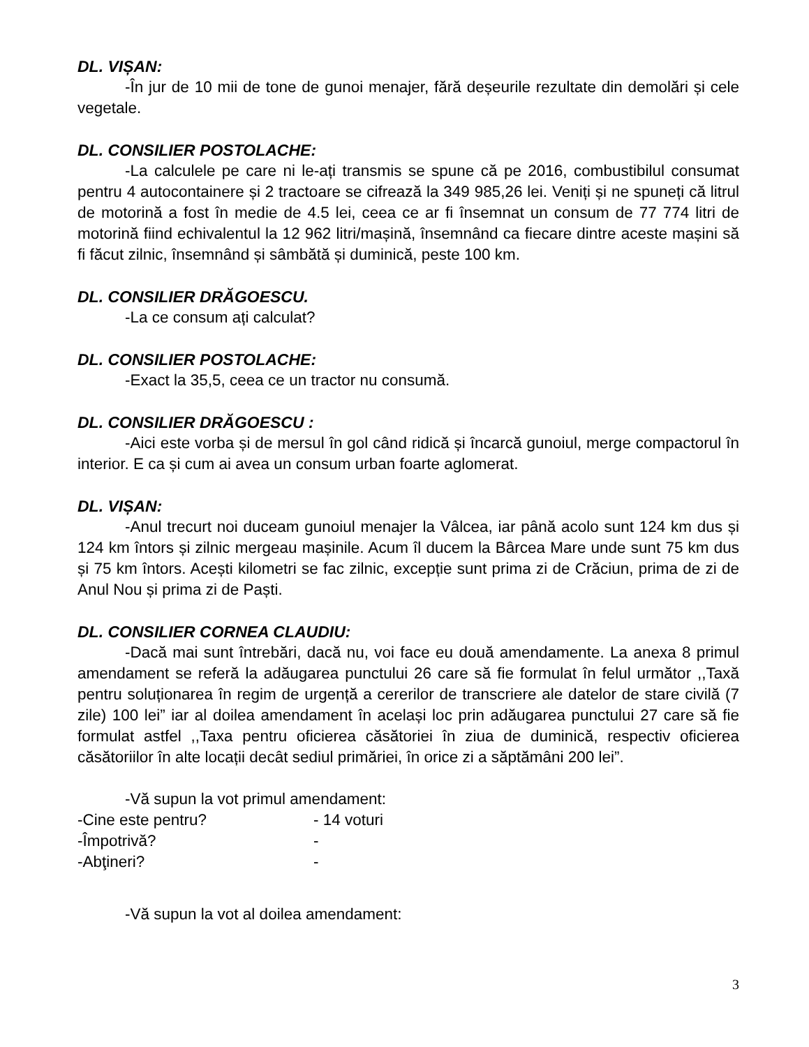DL. VIȘAN:
-În jur de 10 mii de tone de gunoi menajer, fără deșeurile rezultate din demolări și cele vegetale.
DL. CONSILIER POSTOLACHE:
-La calculele pe care ni le-ați transmis se spune că pe 2016, combustibilul consumat pentru 4 autocontainere și 2 tractoare se cifrează la 349 985,26 lei. Veniți și ne spuneți că litrul de motorină a fost în medie de 4.5 lei, ceea ce ar fi însemnat un consum de 77 774 litri de motorină fiind echivalentul la 12 962 litri/mașină, însemnând ca fiecare dintre aceste mașini să fi făcut zilnic, însemnând și sâmbătă și duminică, peste 100 km.
DL. CONSILIER DRĂGOESCU.
-La ce consum ați calculat?
DL. CONSILIER POSTOLACHE:
-Exact la 35,5, ceea ce un tractor nu consumă.
DL. CONSILIER DRĂGOESCU :
-Aici este vorba și de mersul în gol când ridică și încarcă gunoiul, merge compactorul în interior. E ca și cum ai avea un consum urban foarte aglomerat.
DL. VIȘAN:
-Anul trecurt noi duceam gunoiul menajer la Vâlcea, iar până acolo sunt 124 km dus și 124 km întors și zilnic mergeau mașinile. Acum îl ducem la Bârcea Mare unde sunt 75 km dus și 75 km întors. Acești kilometri se fac zilnic, excepție sunt prima zi de Crăciun, prima de zi de Anul Nou și prima zi de Paști.
DL. CONSILIER CORNEA CLAUDIU:
-Dacă mai sunt întrebări, dacă nu, voi face eu două amendamente. La anexa 8 primul amendament se referă la adăugarea punctului 26 care să fie formulat în felul următor ,,Taxă pentru soluționarea în regim de urgență a cererilor de transcriere ale datelor de stare civilă (7 zile) 100 lei” iar al doilea amendament în același loc prin adăugarea punctului 27 care să fie formulat astfel ,,Taxa pentru oficierea căsătoriei în ziua de duminică, respectiv oficierea căsătoriilor în alte locații decât sediul primăriei, în orice zi a săptămâni 200 lei”.
-Vă supun la vot primul amendament:
-Cine este pentru? - 14 voturi
-Împotrivă? -
-Abţineri? -
-Vă supun la vot al doilea amendament:
3